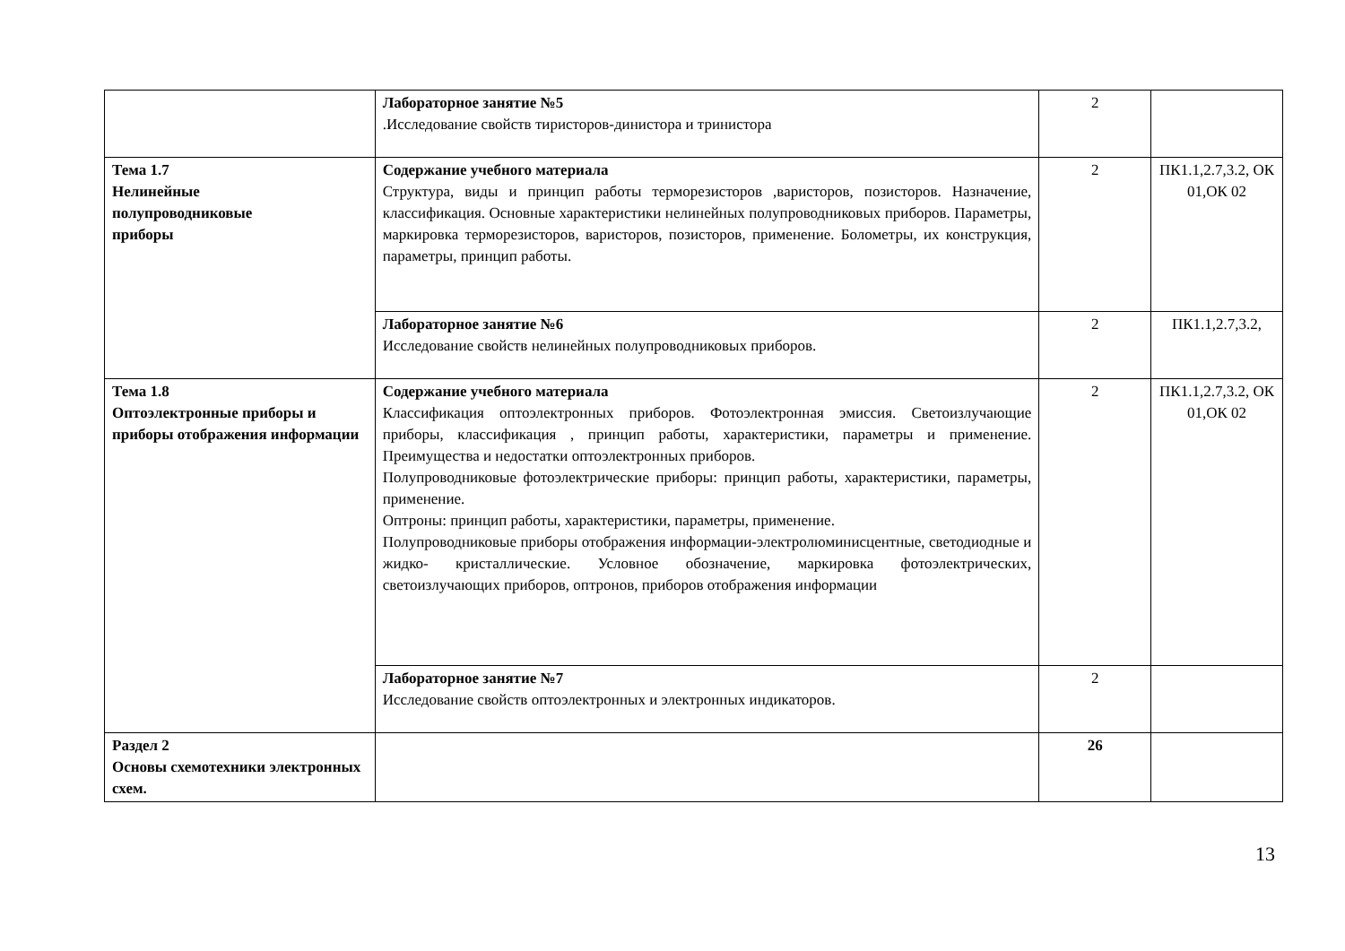| | Лабораторное занятие №5 .Исследование свойств тиристоров-динистора и тринистора | 2 | |
| Тема 1.7 Нелинейные полупроводниковые приборы | Содержание учебного материала Структура, виды и принцип работы терморезисторов ,варисторов, позисторов. Назначение, классификация. Основные характеристики нелинейных полупроводниковых приборов. Параметры, маркировка терморезисторов, варисторов, позисторов, применение. Болометры, их конструкция, параметры, принцип работы. | 2 | ПК1.1,2.7,3.2, ОК 01,ОК 02 |
| | Лабораторное занятие №6 Исследование свойств нелинейных полупроводниковых приборов. | 2 | ПК1.1,2.7,3.2, |
| Тема 1.8 Оптоэлектронные приборы и приборы отображения информации | Содержание учебного материала Классификация оптоэлектронных приборов. Фотоэлектронная эмиссия. Светоизлучающие приборы, классификация , принцип работы, характеристики, параметры и применение. Преимущества и недостатки оптоэлектронных приборов. Полупроводниковые фотоэлектрические приборы: принцип работы, характеристики, параметры, применение. Оптроны: принцип работы, характеристики, параметры, применение. Полупроводниковые приборы отображения информации-электролюминисцентные, светодиодные и жидко- кристаллические. Условное обозначение, маркировка фотоэлектрических, светоизлучающих приборов, оптронов, приборов отображения информации | 2 | ПК1.1,2.7,3.2, ОК 01,ОК 02 |
| | Лабораторное занятие №7 Исследование свойств оптоэлектронных и электронных индикаторов. | 2 | |
| Раздел 2 Основы схемотехники электронных схем. | | 26 | |
13